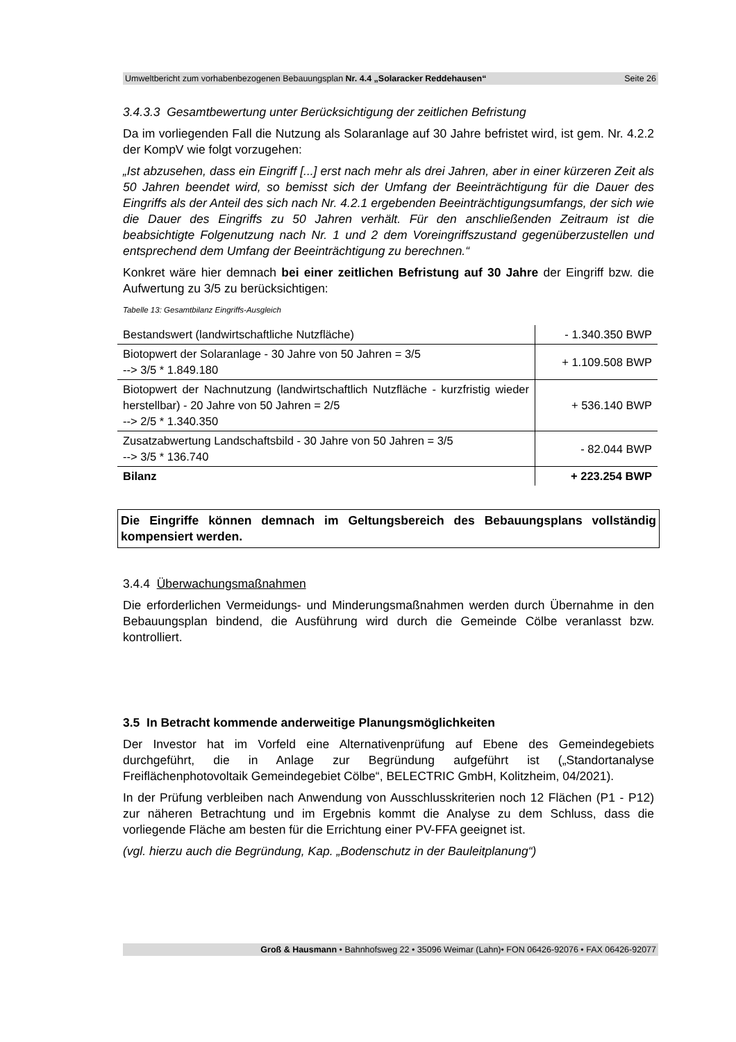Umweltbericht zum vorhabenbezogenen Bebauungsplan Nr. 4.4 „Solaracker Reddehausen“Seite 26
3.4.3.3 Gesamtbewertung unter Berücksichtigung der zeitlichen Befristung
Da im vorliegenden Fall die Nutzung als Solaranlage auf 30 Jahre befristet wird, ist gem. Nr. 4.2.2 der KompV wie folgt vorzugehen:
„Ist abzusehen, dass ein Eingriff [...] erst nach mehr als drei Jahren, aber in einer kürzeren Zeit als 50 Jahren beendet wird, so bemisst sich der Umfang der Beeinträchtigung für die Dauer des Eingriffs als der Anteil des sich nach Nr. 4.2.1 ergebenden Beeinträchtigungsumfangs, der sich wie die Dauer des Eingriffs zu 50 Jahren verhält. Für den anschließenden Zeitraum ist die beabsichtigte Folgenutzung nach Nr. 1 und 2 dem Voreingriffszustand gegenüberzustellen und entsprechend dem Umfang der Beeinträchtigung zu berechnen.“
Konkret wäre hier demnach bei einer zeitlichen Befristung auf 30 Jahre der Eingriff bzw. die Aufwertung zu 3/5 zu berücksichtigen:
Tabelle 13: Gesamtbilanz Eingriffs-Ausgleich
| Bestandswert (landwirtschaftliche Nutzfläche) | - 1.340.350 BWP |
| Biotopwert der Solaranlage - 30 Jahre von 50 Jahren = 3/5 --> 3/5 * 1.849.180 | + 1.109.508 BWP |
| Biotopwert der Nachnutzung (landwirtschaftlich Nutzfläche - kurzfristig wieder herstellbar) - 20 Jahre von 50 Jahren = 2/5 --> 2/5 * 1.340.350 | + 536.140 BWP |
| Zusatzabwertung Landschaftsbild - 30 Jahre von 50 Jahren = 3/5 --> 3/5 * 136.740 | - 82.044 BWP |
| Bilanz | + 223.254 BWP |
Die Eingriffe können demnach im Geltungsbereich des Bebauungsplans vollständig kompensiert werden.
3.4.4 Überwachungsmaßnahmen
Die erforderlichen Vermeidungs- und Minderungsmaßnahmen werden durch Übernahme in den Bebauungsplan bindend, die Ausführung wird durch die Gemeinde Cölbe veranlasst bzw. kontrolliert.
3.5 In Betracht kommende anderweitige Planungsmöglichkeiten
Der Investor hat im Vorfeld eine Alternativenprüfung auf Ebene des Gemeindegebiets durchgeführt, die in Anlage zur Begründung aufgeführt ist („Standortanalyse Freiflächenphotovoltaik Gemeindegebiet Cölbe“, BELECTRIC GmbH, Kolitzheim, 04/2021).
In der Prüfung verbleiben nach Anwendung von Ausschlusskriterien noch 12 Flächen (P1 - P12) zur näheren Betrachtung und im Ergebnis kommt die Analyse zu dem Schluss, dass die vorliegende Fläche am besten für die Errichtung einer PV-FFA geeignet ist.
(vgl. hierzu auch die Begründung, Kap. „Bodenschutz in der Bauleitplanung“)
Groß & Hausmann • Bahnhofsweg 22 • 35096 Weimar (Lahn)• FON 06426-92076 • FAX 06426-92077